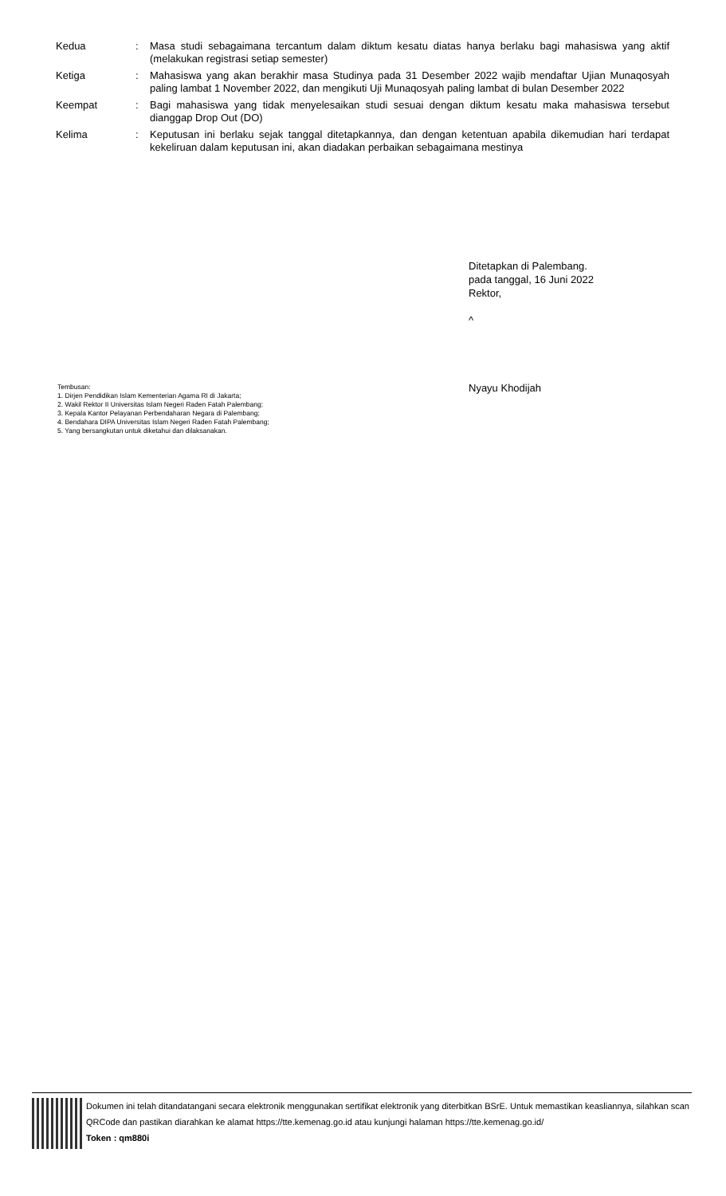Kedua : Masa studi sebagaimana tercantum dalam diktum kesatu diatas hanya berlaku bagi mahasiswa yang aktif (melakukan registrasi setiap semester)
Ketiga : Mahasiswa yang akan berakhir masa Studinya pada 31 Desember 2022 wajib mendaftar Ujian Munaqosyah paling lambat 1 November 2022, dan mengikuti Uji Munaqosyah paling lambat di bulan Desember 2022
Keempat : Bagi mahasiswa yang tidak menyelesaikan studi sesuai dengan diktum kesatu maka mahasiswa tersebut dianggap Drop Out (DO)
Kelima : Keputusan ini berlaku sejak tanggal ditetapkannya, dan dengan ketentuan apabila dikemudian hari terdapat kekeliruan dalam keputusan ini, akan diadakan perbaikan sebagaimana mestinya
Ditetapkan di Palembang.
pada tanggal, 16 Juni 2022
Rektor,
^
Nyayu Khodijah
Tembusan:
1. Dirjen Pendidikan Islam Kementerian Agama RI di Jakarta;
2. Wakil Rektor II Universitas Islam Negeri Raden Fatah Palembang;
3. Kepala Kantor Pelayanan Perbendaharan Negara di Palembang;
4. Bendahara DIPA Universitas Islam Negeri Raden Fatah Palembang;
5. Yang bersangkutan untuk diketahui dan dilaksanakan.
Dokumen ini telah ditandatangani secara elektronik menggunakan sertifikat elektronik yang diterbitkan BSrE. Untuk memastikan keasliannya, silahkan scan QRCode dan pastikan diarahkan ke alamat https://tte.kemenag.go.id atau kunjungi halaman https://tte.kemenag.go.id/
Token : qm880i